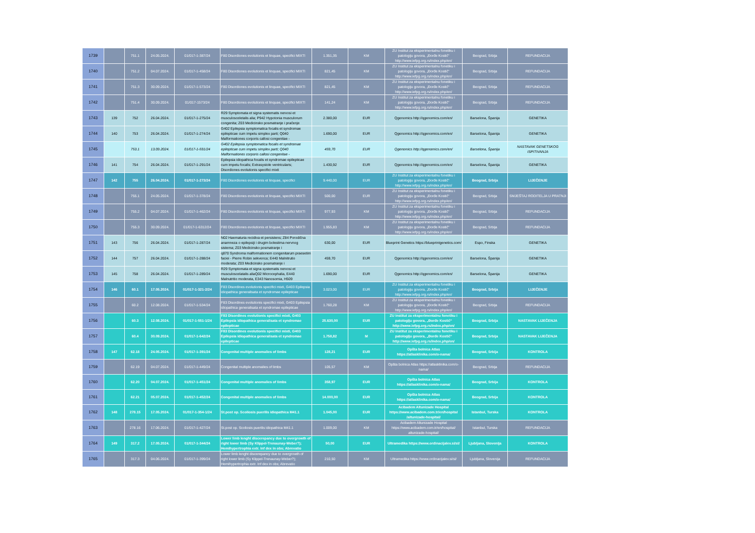| 1739 | | 751.1 | 24.05.2024. | 01/017-1-387/24 | F80 Disordiones evolutionis et linquae, specifici MIXTI | 1.351,35 | KM | ZU Institut za eksperimentalnu fonetiku i patologiju govora, „Đorđe Kostić“ http://www.iefpg.org.rs/index.php/en/ | Beograd, Srbija | REFUNDACIJA |
| 1740 | | 751.2 | 04.07.2024. | 01/017-1-458/24 | F80 Disordiones evolutionis et linquae, specifici MIXTI | 821,45 | KM | ZU Institut za eksperimentalnu fonetiku i patologiju govora, „Đorđe Kostić“ http://www.iefpg.org.rs/index.php/en/ | Beograd, Srbija | REFUNDACIJA |
| 1741 | | 751.3 | 30.09.2024. | 01/017-1-573/24 | F80 Disordiones evolutionis et linquae, specifici MIXTI | 821,45 | KM | ZU Institut za eksperimentalnu fonetiku i patologiju govora, „Đorđe Kostić“ http://www.iefpg.org.rs/index.php/en/ | Beograd, Srbija | REFUNDACIJA |
| 1742 | | 751.4 | 30.09.2024. | 01/017-1573/24 | F80 Disordiones evolutionis et linquae, specifici MIXTI | 141,24 | KM | ZU Institut za eksperimentalnu fonetiku i patologiju govora, „Đorđe Kostić“ http://www.iefpg.org.rs/index.php/en/ | Beograd, Srbija | REFUNDACIJA |
| 1743 | 139 | 752 | 26.04.2024. | 01/017-1-275/24 | R29 Symptomata et signa systematis nervosi et musculosceletalis alia; P942 Hypotonia musculorum congenita; Z03 Medicinsko posmatranje i praćenje | 2.380,00 | EUR | Qgenomics http://qgenomics.com/en/ | Barselona, Španija | GENETIKA |
| 1744 | 140 | 753 | 26.04.2024. | 01/017-1-274/24 | G402 Epilepsia symptomatica focalis et syndromae epilepticae cum impetu simplex parti; Q040 Malformationes corporis callosi congenitae - | 1.690,00 | EUR | Qgenomics http://qgenomics.com/en/ | Barselona, Španija | GENETIKA |
| 1745 | | 753.1 | 13.09.2024. | 01/017-1-591/24 | G402 Epilepsia symptomatica focalis et syndromae epilepticae cum impetu simplex parti; Q040 Malformationes corporis callosi congenitae - | 459,70 | EUR | Qgenomics http://qgenomics.com/en/ | Barselona, Španija | NASTAVAK GENETSKOG ISPITIVANJA |
| 1746 | 141 | 754 | 26.04.2024. | 01/017-1-291/24 | Epilepsia idiopathica focalis et syndromae epilepticae cum impetu focalis; Extrasystole ventricularis; Disordiones evolutionis specifici mixti | 1.430,92 | EUR | Qgenomics http://qgenomics.com/en/ | Barselona, Španija | GENETIKA |
| 1747 | 142 | 755 | 26.04.2024. | 01/017-1-273/24 | F80 Disordiones evolutionis et linquae, specifici | 9.440,00 | EUR | ZU Institut za eksperimentalnu fonetiku i patologiju govora, „Đorđe Kostić“ http://www.iefpg.org.rs/index.php/en/ | Beograd, Srbija | LIJEČENJE |
| 1748 | | 755.1 | 24.05.2024. | 01/017-1-378/24 | F80 Disordiones evolutionis et linquae, specifici MIXTI | 500,00 | EUR | ZU Institut za eksperimentalnu fonetiku i patologiju govora, „Đorđe Kostić“ http://www.iefpg.org.rs/index.php/en/ | Beograd, Srbija | SMJEŠTAJ RODITELJA U PRATNJI |
| 1749 | | 755.2 | 04.07.2024. | 01/017-1-462/24 | F80 Disordiones evolutionis et linquae, specifici MIXTI | 977,93 | KM | ZU Institut za eksperimentalnu fonetiku i patologiju govora, „Đorđe Kostić“ http://www.iefpg.org.rs/index.php/en/ | Beograd, Srbija | REFUNDACIJA |
| 1750 | | 755.3 | 30.09.2024. | 01/017-1-6312/24 | F80 Disordiones evolutionis et linquae, specifici MIXTI | 1.955,83 | KM | ZU Institut za eksperimentalnu fonetiku i patologiju govora, „Đorđe Kostić“ http://www.iefpg.org.rs/index.php/en/ | Beograd, Srbija | REFUNDACIJA |
| 1751 | 143 | 756 | 26.04.2024. | 01/017-1-287/24 | N02 Haematuria recidiva et persistens; Z84 Porodična anamneza o epilepsiji i drugim bolestima nervnog sistema; Z03 Medicinsko posmatranje i | 630,00 | EUR | Blueprint Genetics https://blueprintgenetics.com/ | Espo, Finska | GENETIKA |
| 1752 | 144 | 757 | 26.04.2024. | 01/017-1-288/24 | q870 Syndroma malformationem congenitarum praesetim faciei - Pierre Robin sekvenca; E440 Malnitrutio moderata; Z03 Medicinsko posmatranje i | 459,70 | EUR | Qgenomics http://qgenomics.com/en/ | Barselona, Španija | GENETIKA |
| 1753 | 145 | 758 | 26.04.2024. | 01/017-1-289/24 | R29 Symptomata et signa systematis nervosi et musculoscelatalis aliaQ02 Microcephalia, E440 Malnutritio moderata, E343 Nanosomia, H509 | 1.690,00 | EUR | Qgenomics http://qgenomics.com/en/ | Barselona, Španija | GENETIKA |
| 1754 | 146 | 60.1 | 17.05.2024. | 01/017-1-321-2/24 | F83 Disordines evolutionis specifici mixti, G403 Epilepsia idiopathica generalisata et syndromae epilepticae | 3.023,00 | EUR | ZU Institut za eksperimentalnu fonetiku i patologiju govora, „Đorđe Kostić“ http://www.iefpg.org.rs/index.php/en/ | Beograd, Srbija | LIJEČENJE |
| 1755 | | 60.2 | 12.08.2024. | 01/017-1-534/24 | F83 Disordines evolutionis specifici mixti, G403 Epilepsia idiopathica generalisata et syndromae epilepticae | 1.760,28 | KM | ZU Institut za eksperimentalnu fonetiku i patologiju govora, „Đorđe Kostić“ http://www.iefpg.org.rs/index.php/en/ | Beograd, Srbija | REFUNDACIJA |
| 1756 | | 60.3 | 12.08.2024. | 01/017-1-551-1/24 | F83 Disordines evolutionis specifici mixti, G403 Epilepsia idiopathica generalisata et syndromae epilepticae | 25.630,00 | EUR | ZU Institut za eksperimentalnu fonetiku i patologiju govora, „Đorđe Kostić“ http://www.iefpg.org.rs/index.php/en/ | Beograd, Srbija | NASTAVAK LIJEČENJA |
| 1757 | | 60.4 | 30.09.2024. | 01/017-1-642/24 | F83 Disordines evolutionis specifici mixti, G403 Epilepsia idiopathica generalisata et syndromae epilepticae | 1.758,82 | M | ZU Institut za eksperimentalnu fonetiku i patologiju govora, „Đorđe Kostić“ http://www.iefpg.org.rs/index.php/en/ | Beograd, Srbija | NASTAVAK LIJEČENJA |
| 1758 | 147 | 62.18 | 24.05.2024. | 01/017-1-391/24 | Congenital multiple anomalies of limbs | 128,21 | EUR | Opšta bolnica Atlas https://atlasklinika.com/o-nama/ | Beograd, Srbija | KONTROLA |
| 1759 | | 62.19 | 04.07.2024. | 01/017-1-449/24 | Congenital multiple anomalies of limbs | 105,57 | KM | Opšta bolnica Atlas https://atlasklinika.com/o-nama/ | Beograd, Srbija | REFUNDACIJA |
| 1760 | | 62.20 | 04.07.2024. | 01/017-1-451/24 | Congenital multiple anomalies of limbs | 358,97 | EUR | Opšta bolnica Atlas https://atlasklinika.com/o-nama/ | Beograd, Srbija | KONTROLA |
| 1761 | | 62.21 | 05.07.2024. | 01/017-1-452/24 | Congenital multiple anomalies of limbs | 14.000,00 | EUR | Opšta bolnica Atlas https://atlasklinika.com/o-nama/ | Beograd, Srbija | KONTROLA |
| 1762 | 148 | 278.15 | 17.05.2024. | 01/017-1-354-1/24 | St.post op. Scoliosis puerilis idiopathica M41.1 | 1.045,00 | EUR | Acibadem Altunizade Hospital https://www.acibadem.com.tr/en/hospital /altunizade-hospital/ | Istanbul, Turska | KONTROLA |
| 1763 | | 278.16 | 17.06.2024. | 01/017-1-427/24 | St.post op. Scoliosis puerilis idiopathica M41.1 | 1.009,00 | KM | Acibadem Altunizade Hospital https://www.acibadem.com.tr/en/hospital/ altunizade-hospital/ | Istanbul, Turska | REFUNDACIJA |
| 1764 | 149 | 317.2 | 17.05.2024. | 01/017-1-344/24 | Lower limb lenght discerepancy due to overgrowth of right lower limb (Sy Klippel-Trenaunay-Weber?); Hemihypertrophia extr. Inf dex in obs; Abrevatio | 50,00 | EUR | Ultramedika https://www.ordinacijalev.si/sl/ | Ljubljana, Slovenija | KONTROLA |
| 1765 | | 317.3 | 04.06.2024. | 01/017-1-399/24 | Lower limb lenght discerepancy due to overgrowth of right lower limb (Sy Klippel-Trenaunay-Weber?); Hemihypertrophia extr. Inf dex in obs; Abrevatio | 210,50 | KM | Ultramedika https://www.ordinacijalev.si/sl/ | Ljubljana, Slovenija | REFUNDACIJA |